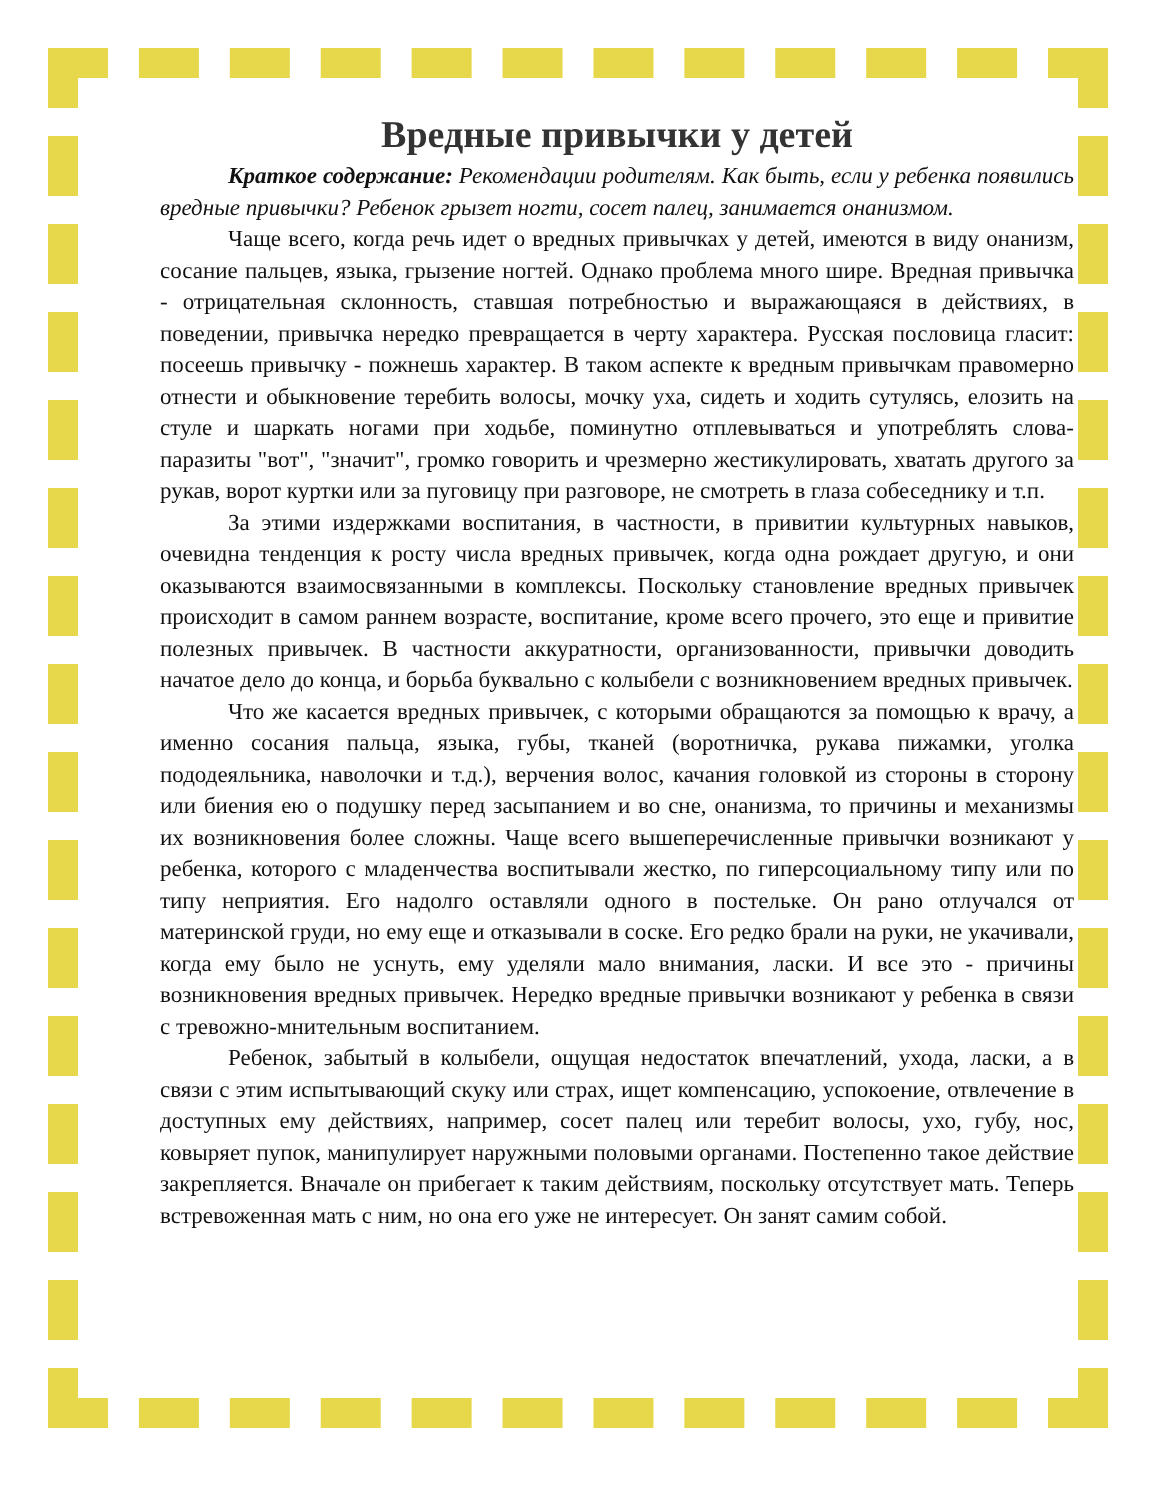Вредные привычки у детей
Краткое содержание: Рекомендации родителям. Как быть, если у ребенка появились вредные привычки? Ребенок грызет ногти, сосет палец, занимается онанизмом.
Чаще всего, когда речь идет о вредных привычках у детей, имеются в виду онанизм, сосание пальцев, языка, грызение ногтей. Однако проблема много шире. Вредная привычка - отрицательная склонность, ставшая потребностью и выражающаяся в действиях, в поведении, привычка нередко превращается в черту характера. Русская пословица гласит: посеешь привычку - пожнешь характер. В таком аспекте к вредным привычкам правомерно отнести и обыкновение теребить волосы, мочку уха, сидеть и ходить сутулясь, елозить на стуле и шаркать ногами при ходьбе, поминутно отплевываться и употреблять слова-паразиты "вот", "значит", громко говорить и чрезмерно жестикулировать, хватать другого за рукав, ворот куртки или за пуговицу при разговоре, не смотреть в глаза собеседнику и т.п.
За этими издержками воспитания, в частности, в привитии культурных навыков, очевидна тенденция к росту числа вредных привычек, когда одна рождает другую, и они оказываются взаимосвязанными в комплексы. Поскольку становление вредных привычек происходит в самом раннем возрасте, воспитание, кроме всего прочего, это еще и привитие полезных привычек. В частности аккуратности, организованности, привычки доводить начатое дело до конца, и борьба буквально с колыбели с возникновением вредных привычек.
Что же касается вредных привычек, с которыми обращаются за помощью к врачу, а именно сосания пальца, языка, губы, тканей (воротничка, рукава пижамки, уголка пододеяльника, наволочки и т.д.), верчения волос, качания головкой из стороны в сторону или биения ею о подушку перед засыпанием и во сне, онанизма, то причины и механизмы их возникновения более сложны. Чаще всего вышеперечисленные привычки возникают у ребенка, которого с младенчества воспитывали жестко, по гиперсоциальному типу или по типу неприятия. Его надолго оставляли одного в постельке. Он рано отлучался от материнской груди, но ему еще и отказывали в соске. Его редко брали на руки, не укачивали, когда ему было не уснуть, ему уделяли мало внимания, ласки. И все это - причины возникновения вредных привычек. Нередко вредные привычки возникают у ребенка в связи с тревожно-мнительным воспитанием.
Ребенок, забытый в колыбели, ощущая недостаток впечатлений, ухода, ласки, а в связи с этим испытывающий скуку или страх, ищет компенсацию, успокоение, отвлечение в доступных ему действиях, например, сосет палец или теребит волосы, ухо, губу, нос, ковыряет пупок, манипулирует наружными половыми органами. Постепенно такое действие закрепляется. Вначале он прибегает к таким действиям, поскольку отсутствует мать. Теперь встревоженная мать с ним, но она его уже не интересует. Он занят самим собой.